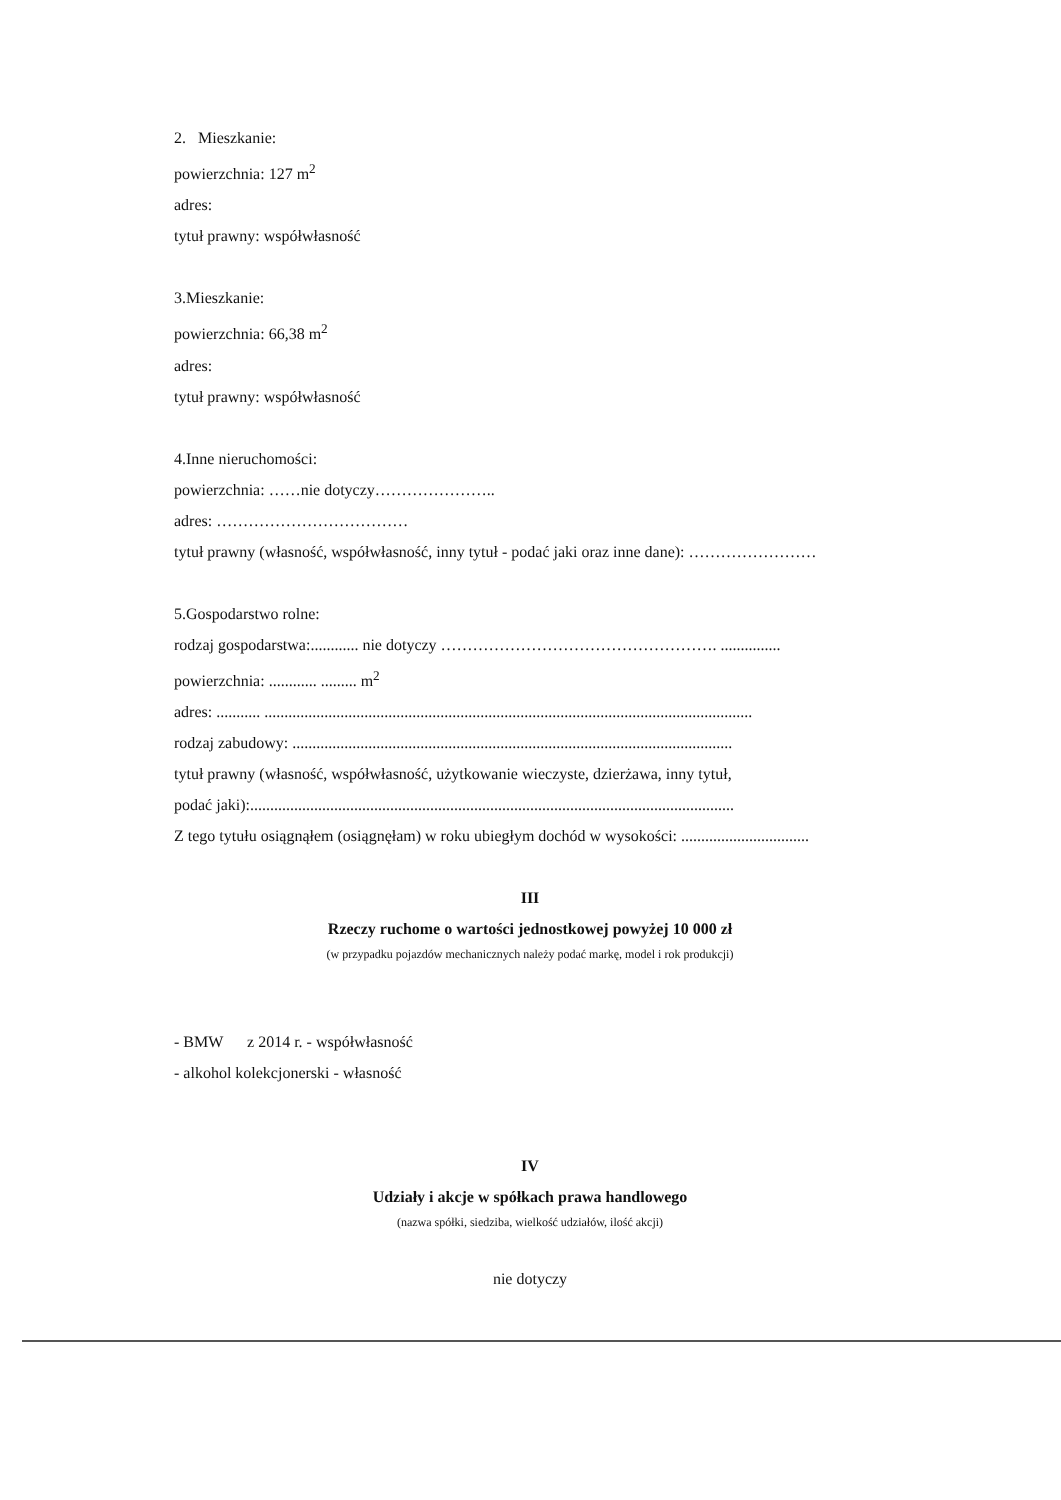2. Mieszkanie:
powierzchnia: 127 m<sup>2</sup>
adres:
tytuł prawny: współwłasność
3.Mieszkanie:
powierzchnia: 66,38 m<sup>2</sup>
adres:
tytuł prawny: współwłasność
4.Inne nieruchomości:
powierzchnia: ……nie dotyczy…………………..
adres: ………………………………
tytuł prawny (własność, współwłasność, inny tytuł - podać jaki oraz inne dane): ……………………
5.Gospodarstwo rolne:
rodzaj gospodarstwa:............ nie dotyczy ……………………………………………. ...............
powierzchnia: ............ ......... m<sup>2</sup>
adres: ........... ..........................................................................................................................
rodzaj zabudowy: ..............................................................................................................
tytuł prawny (własność, współwłasność, użytkowanie wieczyste, dzierżawa, inny tytuł,
podać jaki):.........................................................................................................................
Z tego tytułu osiągnąłem (osiągnęłam) w roku ubiegłym dochód w wysokości: ................................
III
Rzeczy ruchome o wartości jednostkowej powyżej 10 000 zł
(w przypadku pojazdów mechanicznych należy podać markę, model i rok produkcji)
- BMW z 2014 r. - współwłasność
- alkohol kolekcjonerski - własność
IV
Udziały i akcje w spółkach prawa handlowego
(nazwa spółki, siedziba, wielkość udziałów, ilość akcji)
nie dotyczy